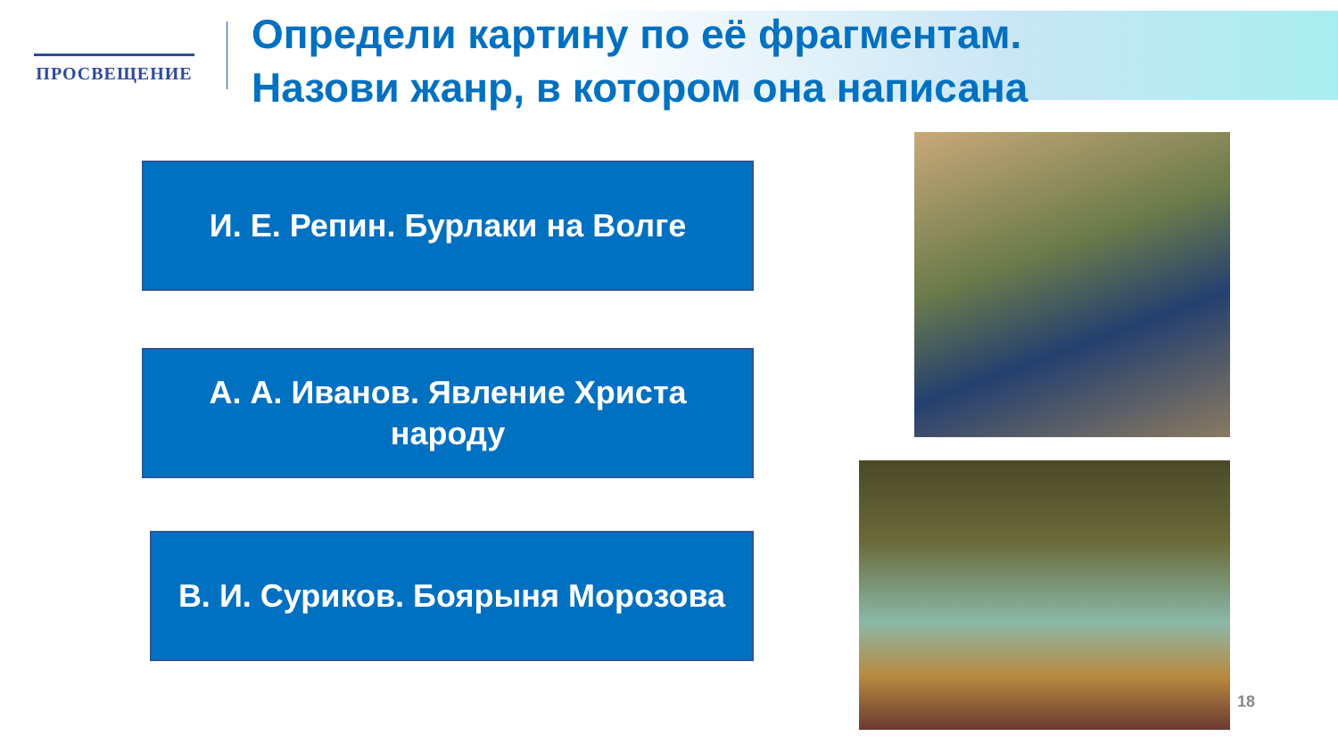ПРОСВЕЩЕНИЕ
Определи картину по её фрагментам.
Назови жанр, в котором она написана
И. Е. Репин. Бурлаки на Волге
А. А. Иванов. Явление Христа
народу
В. И. Суриков. Боярыня Морозова
18